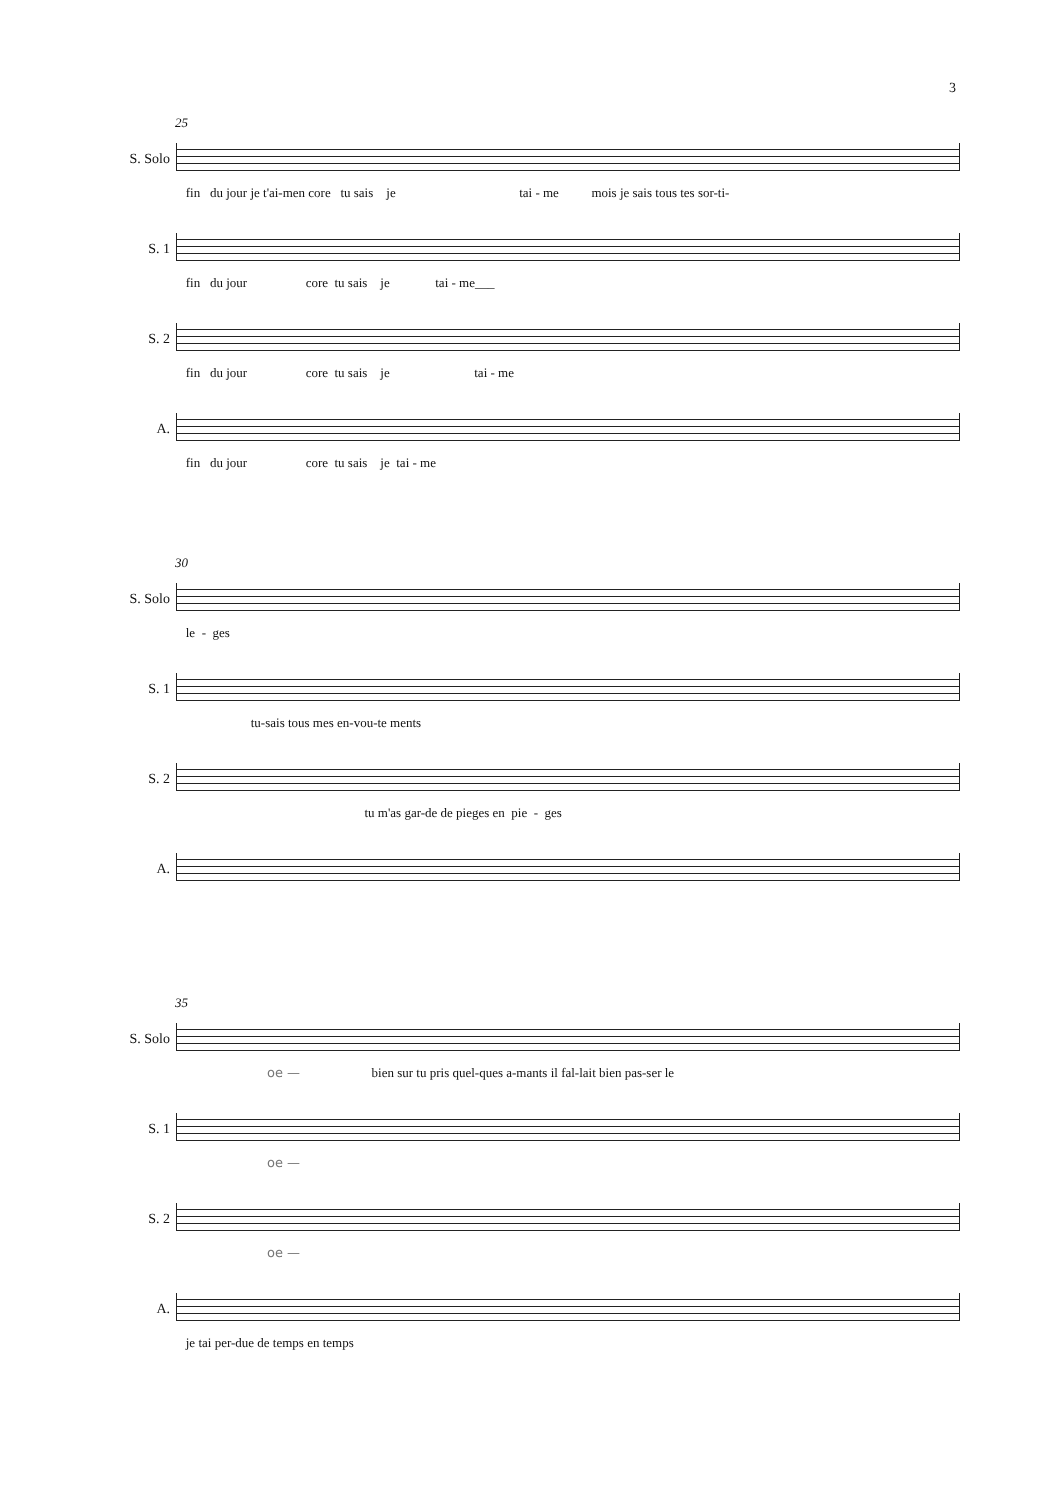3
25
S. Solo
fin du jour je t'ai-men core tu sais je tai - me mois je sais tous tes sor-ti-
S. 1
fin du jour core tu sais je tai - me___
S. 2
fin du jour core tu sais je tai - me
A.
fin du jour core tu sais je tai - me
30
S. Solo
le - ges
S. 1
tu-sais tous mes en-vou-te ments
S. 2
tu m'as gar-de de pieges en pie - ges
A.
35
S. Solo
oe — bien sur tu pris quel-ques a-mants il fal-lait bien pas-ser le
S. 1
oe —
S. 2
oe —
A.
je tai per-due de temps en temps